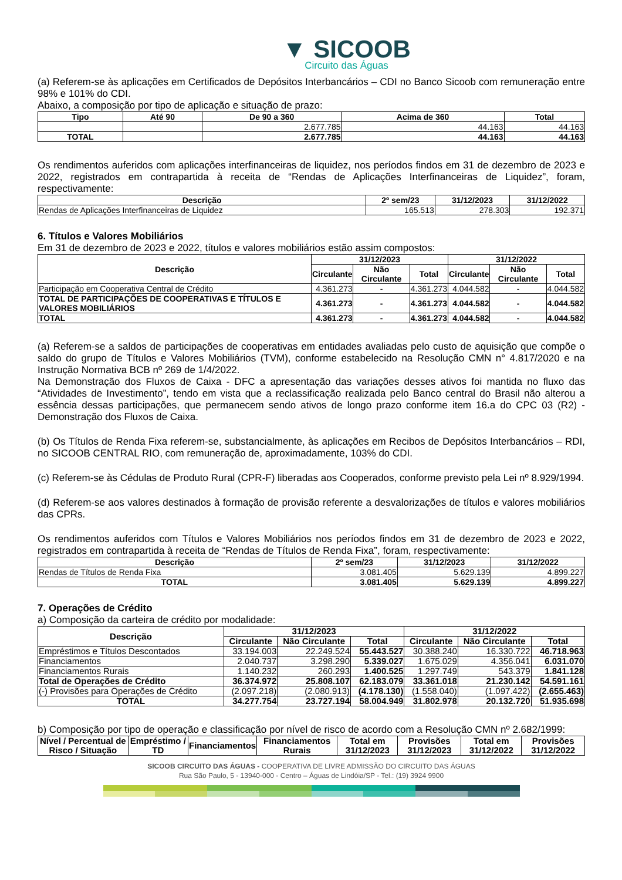▼ SICOOB
Circuito das Águas
(a) Referem-se às aplicações em Certificados de Depósitos Interbancários – CDI no Banco Sicoob com remuneração entre 98% e 101% do CDI.
Abaixo, a composição por tipo de aplicação e situação de prazo:
| Tipo | Até 90 | De 90 a 360 | Acima de 360 | Total |
| --- | --- | --- | --- | --- |
| | | 2.677.785 | 44.163 | 44.163 |
| TOTAL | | 2.677.785 | 44.163 | 44.163 |
Os rendimentos auferidos com aplicações interfinanceiras de liquidez, nos períodos findos em 31 de dezembro de 2023 e 2022, registrados em contrapartida à receita de “Rendas de Aplicações Interfinanceiras de Liquidez”, foram, respectivamente:
| Descrição | 2º sem/23 | 31/12/2023 | 31/12/2022 |
| --- | --- | --- | --- |
| Rendas de Aplicações Interfinanceiras de Liquidez | 165.513 | 278.303 | 192.371 |
6. Títulos e Valores Mobiliários
Em 31 de dezembro de 2023 e 2022, títulos e valores mobiliários estão assim compostos:
| Descrição | 31/12/2023 | | | 31/12/2022 | | |
| --- | --- | --- | --- | --- | --- | --- |
| | Circulante | Não Circulante | Total | Circulante | Não Circulante | Total |
| Participação em Cooperativa Central de Crédito | 4.361.273 | - | 4.361.273 | 4.044.582 | - | 4.044.582 |
| TOTAL DE PARTICIPAÇÕES DE COOPERATIVAS E TÍTULOS E VALORES MOBILIÁRIOS | 4.361.273 | - | 4.361.273 | 4.044.582 | - | 4.044.582 |
| TOTAL | 4.361.273 | - | 4.361.273 | 4.044.582 | - | 4.044.582 |
(a) Referem-se a saldos de participações de cooperativas em entidades avaliadas pelo custo de aquisição que compõe o saldo do grupo de Títulos e Valores Mobiliários (TVM), conforme estabelecido na Resolução CMN n° 4.817/2020 e na Instrução Normativa BCB nº 269 de 1/4/2022.
Na Demonstração dos Fluxos de Caixa - DFC a apresentação das variações desses ativos foi mantida no fluxo das “Atividades de Investimento”, tendo em vista que a reclassificação realizada pelo Banco central do Brasil não alterou a essência dessas participações, que permanecem sendo ativos de longo prazo conforme item 16.a do CPC 03 (R2) - Demonstração dos Fluxos de Caixa.
(b) Os Títulos de Renda Fixa referem-se, substancialmente, às aplicações em Recibos de Depósitos Interbancários – RDI, no SICOOB CENTRAL RIO, com remuneração de, aproximadamente, 103% do CDI.
(c) Referem-se às Cédulas de Produto Rural (CPR-F) liberadas aos Cooperados, conforme previsto pela Lei nº 8.929/1994.
(d) Referem-se aos valores destinados à formação de provisão referente a desvalorizações de títulos e valores mobiliários das CPRs.
Os rendimentos auferidos com Títulos e Valores Mobiliários nos períodos findos em 31 de dezembro de 2023 e 2022, registrados em contrapartida à receita de “Rendas de Títulos de Renda Fixa”, foram, respectivamente:
| Descrição | 2º sem/23 | 31/12/2023 | 31/12/2022 |
| --- | --- | --- | --- |
| Rendas de Títulos de Renda Fixa | 3.081.405 | 5.629.139 | 4.899.227 |
| TOTAL | 3.081.405 | 5.629.139 | 4.899.227 |
7. Operações de Crédito
a) Composição da carteira de crédito por modalidade:
| Descrição | 31/12/2023 | | | 31/12/2022 | | |
| --- | --- | --- | --- | --- | --- | --- |
| | Circulante | Não Circulante | Total | Circulante | Não Circulante | Total |
| Empréstimos e Títulos Descontados | 33.194.003 | 22.249.524 | 55.443.527 | 30.388.240 | 16.330.722 | 46.718.963 |
| Financiamentos | 2.040.737 | 3.298.290 | 5.339.027 | 1.675.029 | 4.356.041 | 6.031.070 |
| Financiamentos Rurais | 1.140.232 | 260.293 | 1.400.525 | 1.297.749 | 543.379 | 1.841.128 |
| Total de Operações de Crédito | 36.374.972 | 25.808.107 | 62.183.079 | 33.361.018 | 21.230.142 | 54.591.161 |
| (-) Provisões para Operações de Crédito | (2.097.218) | (2.080.913) | (4.178.130) | (1.558.040) | (1.097.422) | (2.655.463) |
| TOTAL | 34.277.754 | 23.727.194 | 58.004.949 | 31.802.978 | 20.132.720 | 51.935.698 |
b) Composição por tipo de operação e classificação por nível de risco de acordo com a Resolução CMN nº 2.682/1999:
| Nível / Percentual de Risco / Situação | Empréstimo / TD | Financiamentos | Financiamentos Rurais | Total em 31/12/2023 | Provisões 31/12/2023 | Total em 31/12/2022 | Provisões 31/12/2022 |
| --- | --- | --- | --- | --- | --- | --- | --- |
SICOOB CIRCUITO DAS ÁGUAS - COOPERATIVA DE LIVRE ADMISSÃO DO CIRCUITO DAS ÁGUAS
Rua São Paulo, 5 - 13940-000 - Centro – Águas de Lindóia/SP - Tel.: (19) 3924 9900